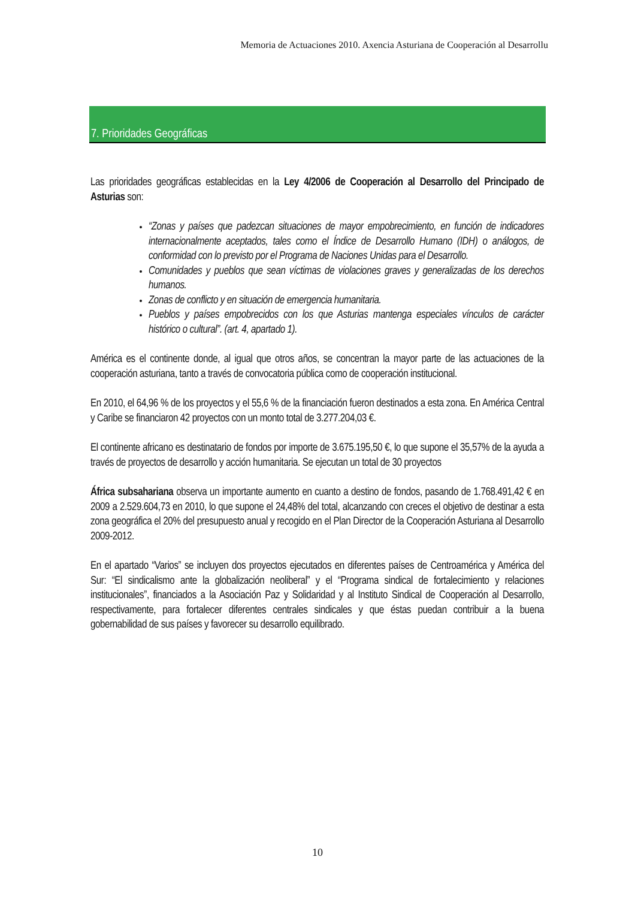Memoria de Actuaciones 2010. Axencia Asturiana de Cooperación al Desarrollu
7. Prioridades Geográficas
Las prioridades geográficas establecidas en la Ley 4/2006 de Cooperación al Desarrollo del Principado de Asturias son:
“Zonas y países que padezcan situaciones de mayor empobrecimiento, en función de indicadores internacionalmente aceptados, tales como el Índice de Desarrollo Humano (IDH) o análogos, de conformidad con lo previsto por el Programa de Naciones Unidas para el Desarrollo.
Comunidades y pueblos que sean víctimas de violaciones graves y generalizadas de los derechos humanos.
Zonas de conflicto y en situación de emergencia humanitaria.
Pueblos y países empobrecidos con los que Asturias mantenga especiales vínculos de carácter histórico o cultural”. (art. 4, apartado 1).
América es el continente donde, al igual que otros años, se concentran la mayor parte de las actuaciones de la cooperación asturiana, tanto a través de convocatoria pública como de cooperación institucional.
En 2010, el 64,96 % de los proyectos y el 55,6 % de la financiación fueron destinados a esta zona. En América Central y Caribe se financiaron 42 proyectos con un monto total de 3.277.204,03 €.
El continente africano es destinatario de fondos por importe de 3.675.195,50 €, lo que supone el 35,57% de la ayuda a través de proyectos de desarrollo y acción humanitaria. Se ejecutan un total de 30 proyectos
África subsahariana observa un importante aumento en cuanto a destino de fondos, pasando de 1.768.491,42 € en 2009 a 2.529.604,73 en 2010, lo que supone el 24,48% del total, alcanzando con creces el objetivo de destinar a esta zona geográfica el 20% del presupuesto anual y recogido en el Plan Director de la Cooperación Asturiana al Desarrollo 2009-2012.
En el apartado “Varios” se incluyen dos proyectos ejecutados en diferentes países de Centroamérica y América del Sur: “El sindicalismo ante la globalización neoliberal” y el “Programa sindical de fortalecimiento y relaciones institucionales”, financiados a la Asociación Paz y Solidaridad y al Instituto Sindical de Cooperación al Desarrollo, respectivamente, para fortalecer diferentes centrales sindicales y que éstas puedan contribuir a la buena gobernabilidad de sus países y favorecer su desarrollo equilibrado.
10